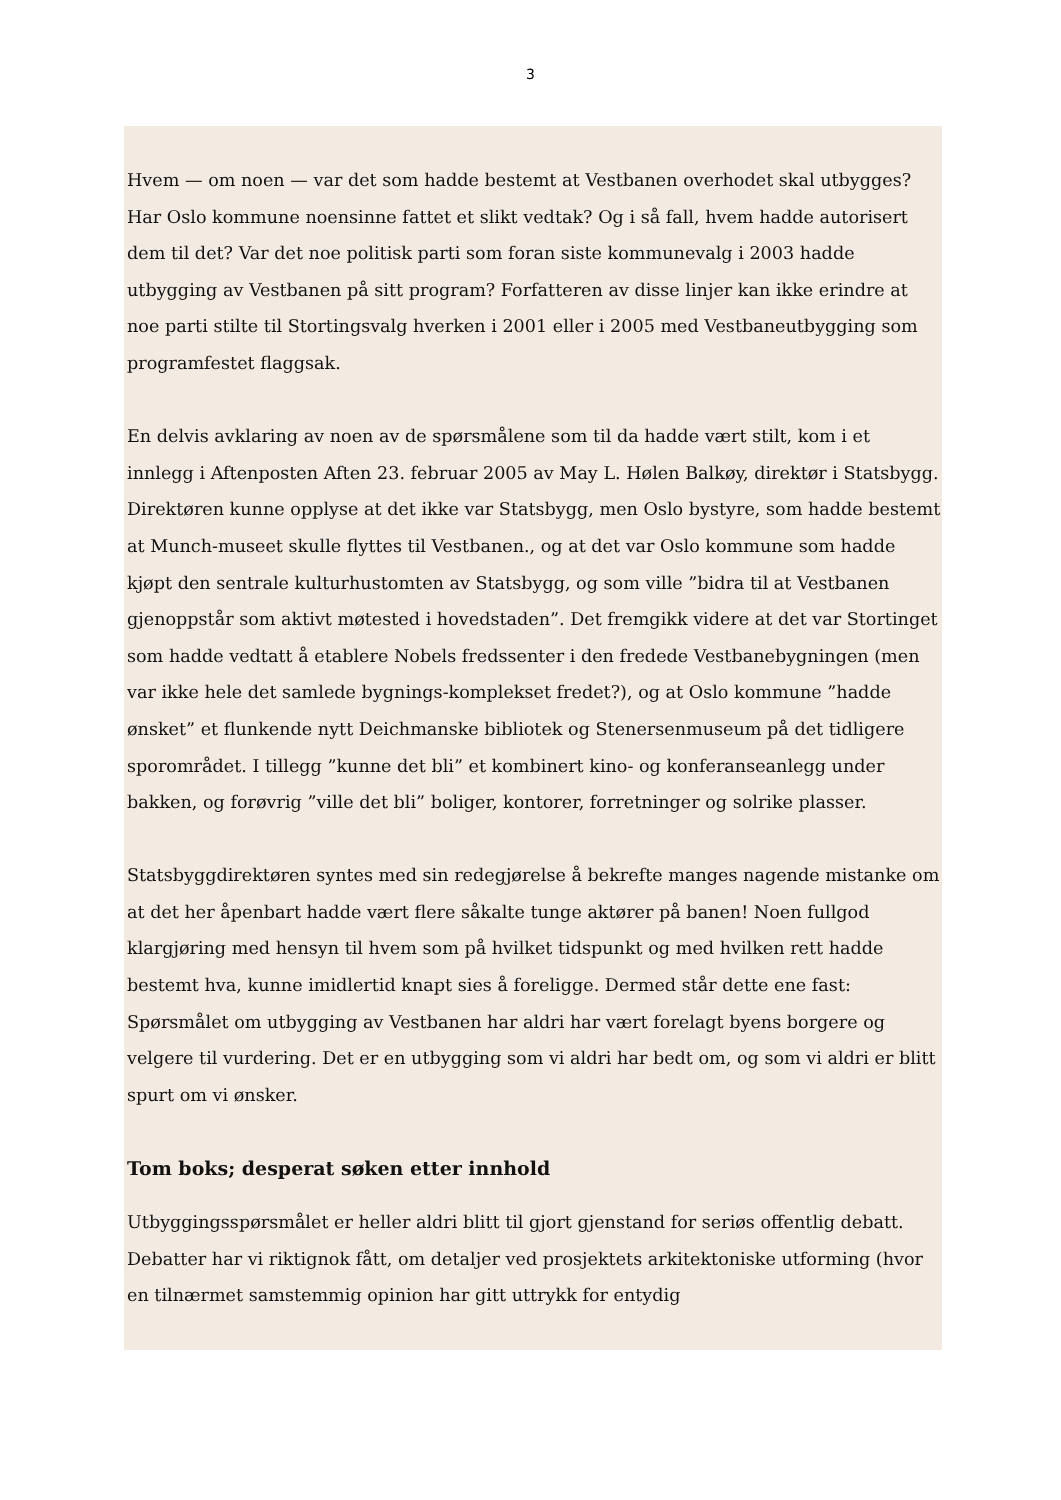3
Hvem — om noen — var det som hadde bestemt at Vestbanen overhodet skal utbygges? Har Oslo kommune noensinne fattet et slikt vedtak? Og i så fall, hvem hadde autorisert dem til det? Var det noe politisk parti som foran siste kommunevalg i 2003 hadde utbygging av Vestbanen på sitt program? Forfatteren av disse linjer kan ikke erindre at noe parti stilte til Stortingsvalg hverken i 2001 eller i 2005 med Vestbaneutbygging som programfestet flaggsak.
En delvis avklaring av noen av de spørsmålene som til da hadde vært stilt, kom i et innlegg i Aftenposten Aften 23. februar 2005 av May L. Hølen Balkøy, direktør i Statsbygg. Direktøren kunne opplyse at det ikke var Statsbygg, men Oslo bystyre, som hadde bestemt at Munch-museet skulle flyttes til Vestbanen., og at det var Oslo kommune som hadde kjøpt den sentrale kulturhustomten av Statsbygg, og som ville ”bidra til at Vestbanen gjenoppstår som aktivt møtested i hovedstaden”. Det fremgikk videre at det var Stortinget som hadde vedtatt å etablere Nobels fredssenter i den fredede Vestbanebygningen (men var ikke hele det samlede bygnings-komplekset fredet?), og at Oslo kommune ”hadde ønsket” et flunkende nytt Deichmanske bibliotek og Stenersenmuseum på det tidligere sporområdet. I tillegg ”kunne det bli” et kombinert kino- og konferanseanlegg under bakken, og forøvrig ”ville det bli” boliger, kontorer, forretninger og solrike plasser.
Statsbyggdirektøren syntes med sin redegjørelse å bekrefte manges nagende mistanke om at det her åpenbart hadde vært flere såkalte tunge aktører på banen! Noen fullgod klargjøring med hensyn til hvem som på hvilket tidspunkt og med hvilken rett hadde bestemt hva, kunne imidlertid knapt sies å foreligge. Dermed står dette ene fast: Spørsmålet om utbygging av Vestbanen har aldri har vært forelagt byens borgere og velgere til vurdering. Det er en utbygging som vi aldri har bedt om, og som vi aldri er blitt spurt om vi ønsker.
Tom boks; desperat søken etter innhold
Utbyggingsspørsmålet er heller aldri blitt til gjort gjenstand for seriøs offentlig debatt. Debatter har vi riktignok fått, om detaljer ved prosjektets arkitektoniske utforming (hvor en tilnærmet samstemmig opinion har gitt uttrykk for entydig